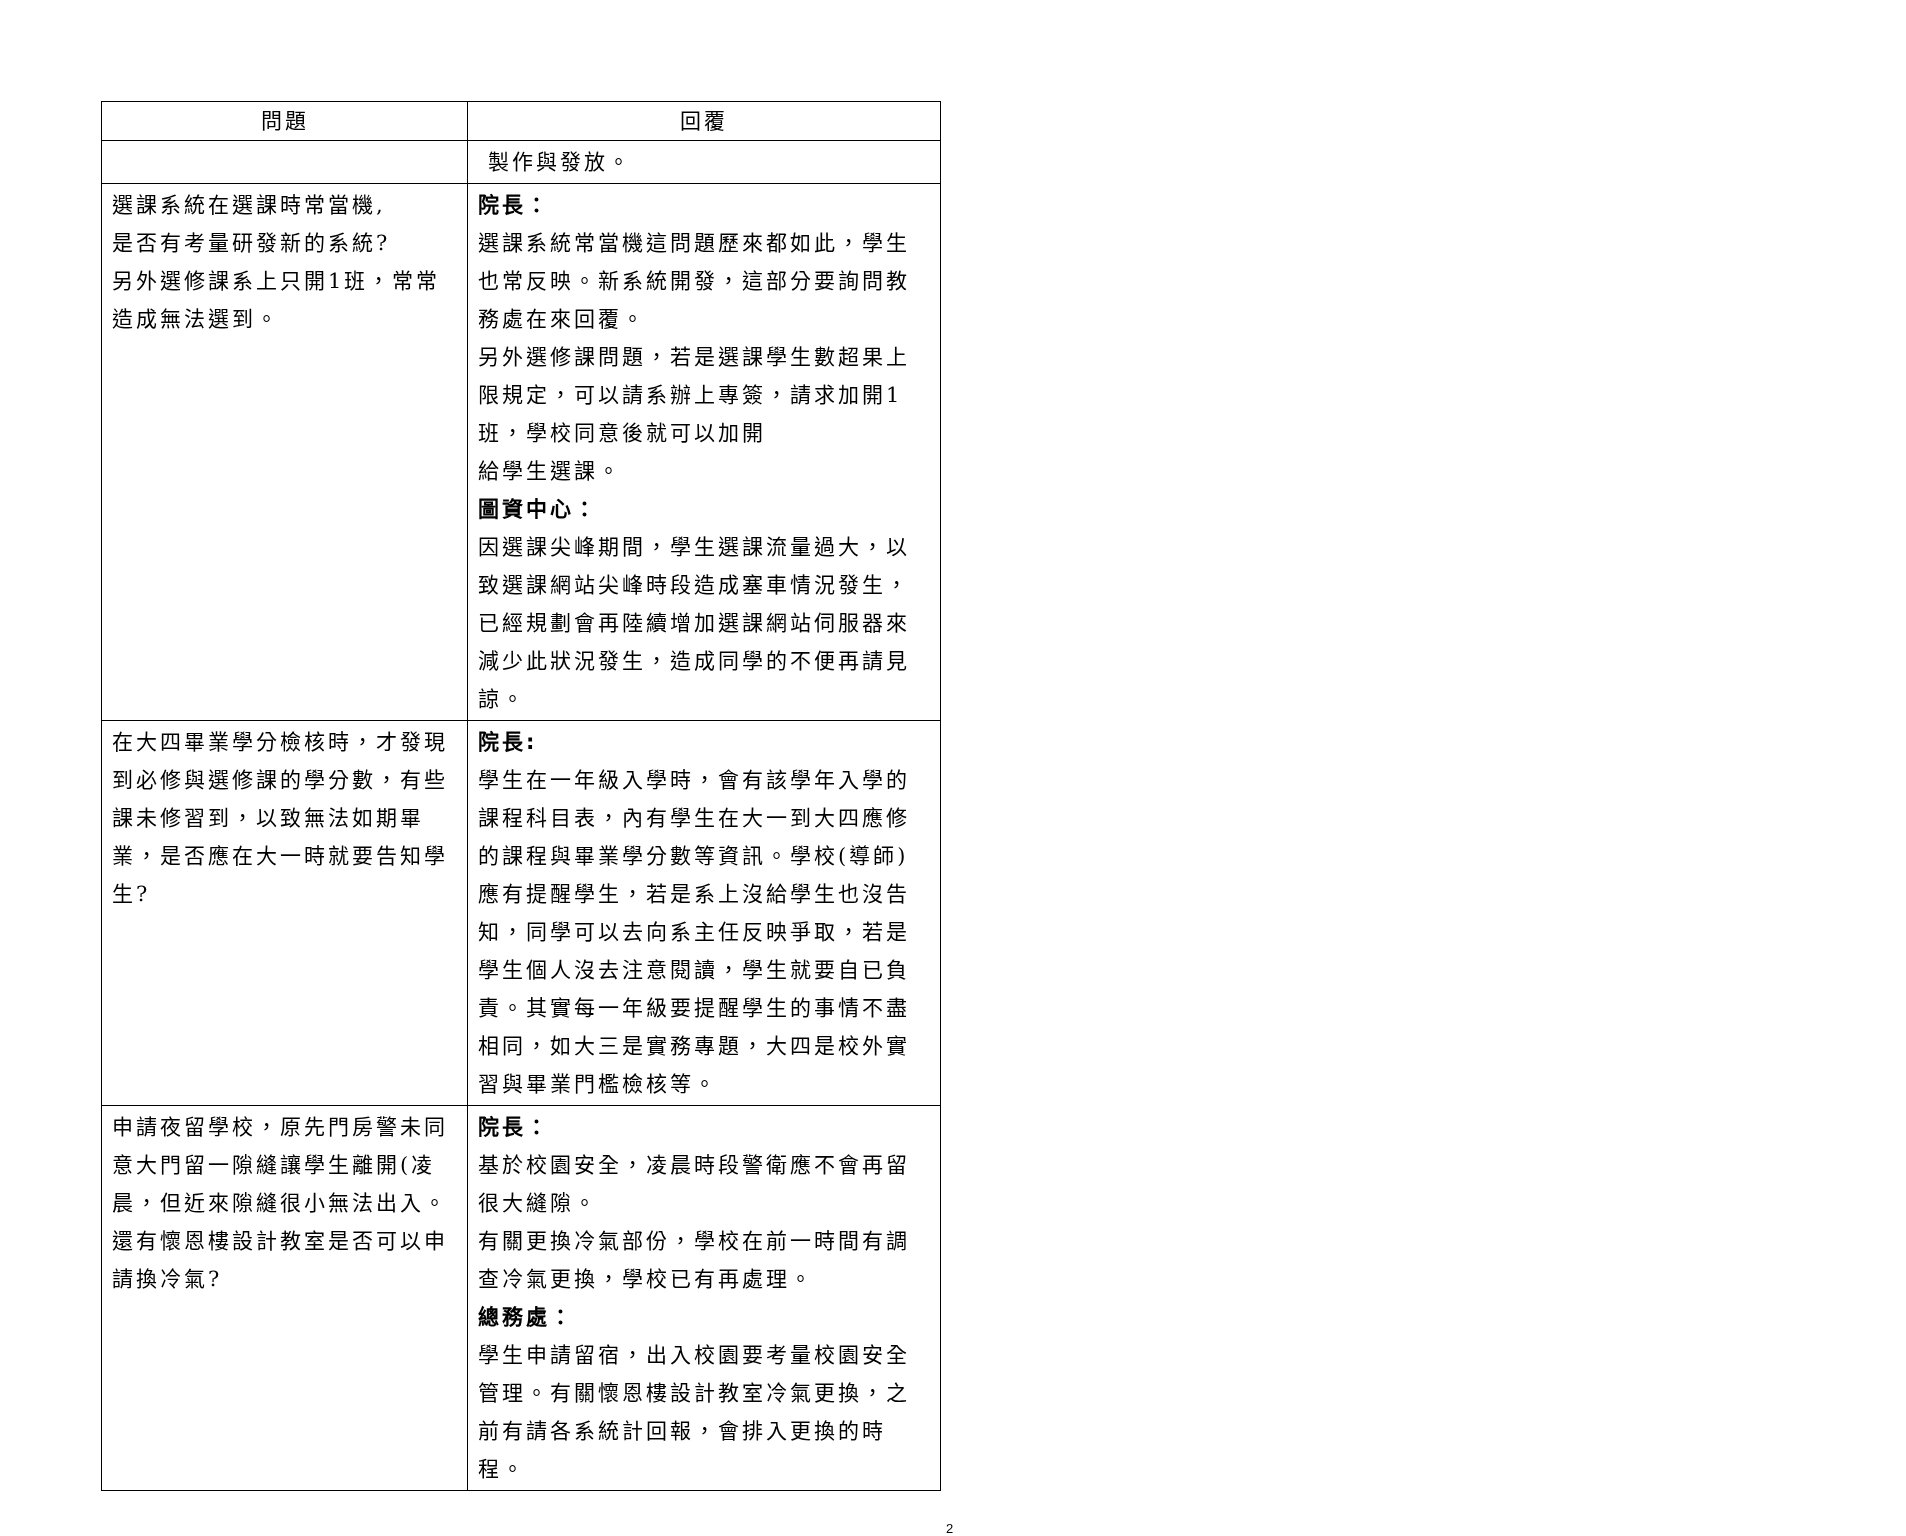| 問題 | 回覆 |
| --- | --- |
| | 製作與發放。 |
| 選課系統在選課時常當機, 是否有考量研發新的系統? 另外選修課系上只開1班，常常造成無法選到。 | 院長： 選課系統常當機這問題歷來都如此，學生也常反映。新系統開發，這部分要詢問教務處在來回覆。 另外選修課問題，若是選課學生數超果上限規定，可以請系辦上專簽，請求加開1班，學校同意後就可以加開 給學生選課。 圖資中心： 因選課尖峰期間，學生選課流量過大，以致選課網站尖峰時段造成塞車情況發生，已經規劃會再陸續增加選課網站伺服器來減少此狀況發生，造成同學的不便再請見諒。 |
| 在大四畢業學分檢核時，才發現到必修與選修課的學分數，有些課未修習到，以致無法如期畢業，是否應在大一時就要告知學生? | 院長: 學生在一年級入學時，會有該學年入學的課程科目表，內有學生在大一到大四應修的課程與畢業學分數等資訊。學校(導師)應有提醒學生，若是系上沒給學生也沒告知，同學可以去向系主任反映爭取，若是學生個人沒去注意閱讀，學生就要自已負責。其實每一年級要提醒學生的事情不盡相同，如大三是實務專題，大四是校外實習與畢業門檻檢核等。 |
| 申請夜留學校，原先門房警未同意大門留一隙縫讓學生離開(凌晨，但近來隙縫很小無法出入。還有懷恩樓設計教室是否可以申請換冷氣? | 院長： 基於校園安全，凌晨時段警衛應不會再留很大縫隙。 有關更換冷氣部份，學校在前一時間有調查冷氣更換，學校已有再處理。 總務處： 學生申請留宿，出入校園要考量校園安全管理。有關懷恩樓設計教室冷氣更換，之前有請各系統計回報，會排入更換的時程。 |
2